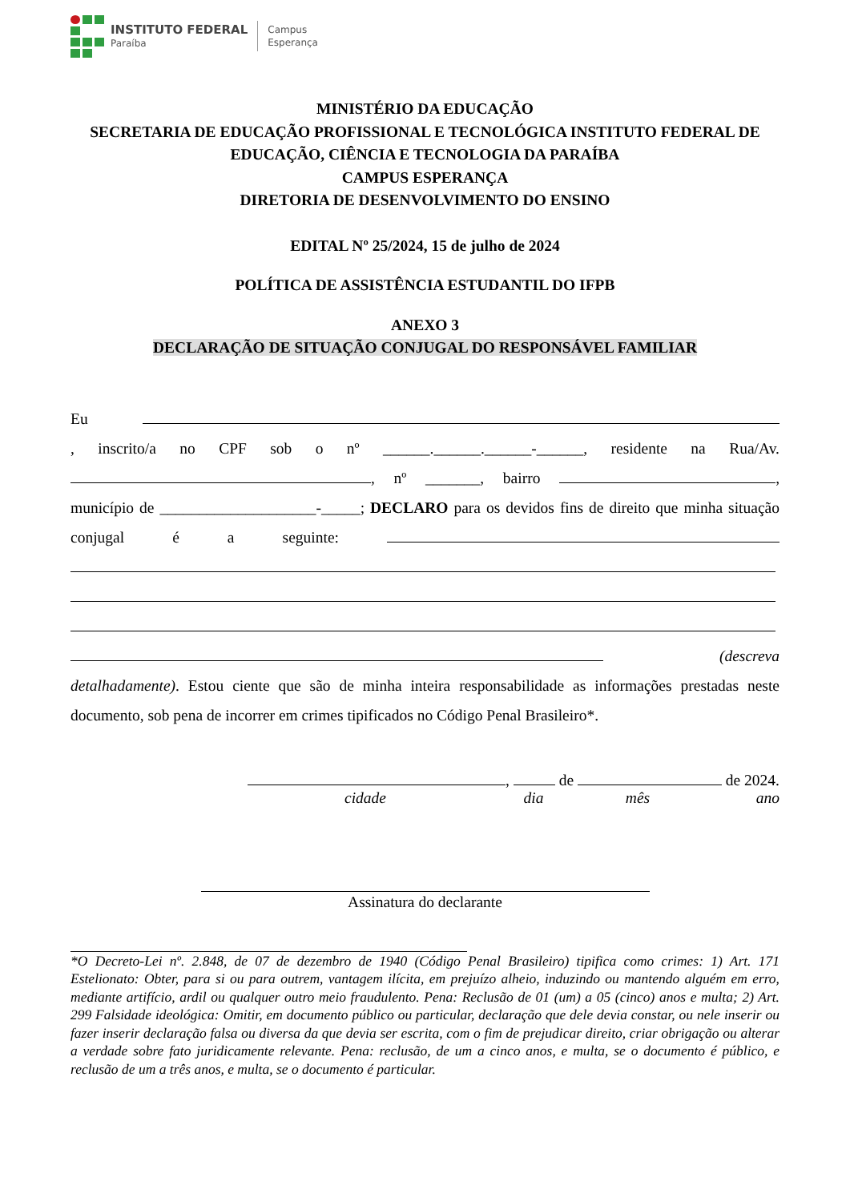INSTITUTO FEDERAL
Paraíba
Campus
Esperança
MINISTÉRIO DA EDUCAÇÃO
SECRETARIA DE EDUCAÇÃO PROFISSIONAL E TECNOLÓGICA INSTITUTO FEDERAL DE EDUCAÇÃO, CIÊNCIA E TECNOLOGIA DA PARAÍBA
CAMPUS ESPERANÇA
DIRETORIA DE DESENVOLVIMENTO DO ENSINO
EDITAL Nº 25/2024, 15 de julho de 2024
POLÍTICA DE ASSISTÊNCIA ESTUDANTIL DO IFPB
ANEXO 3
DECLARAÇÃO DE SITUAÇÃO CONJUGAL DO RESPONSÁVEL FAMILIAR
Eu , inscrito/a no CPF sob o nº ______.______.______-______, residente na Rua/Av. , nº _______, bairro , município de ____________________-_____; DECLARO para os devidos fins de direito que minha situação conjugal é a seguinte: (descreva detalhadamente). Estou ciente que são de minha inteira responsabilidade as informações prestadas neste documento, sob pena de incorrer em crimes tipificados no Código Penal Brasileiro*.
, de de 2024.
cidade dia mês ano
Assinatura do declarante
*O Decreto-Lei nº. 2.848, de 07 de dezembro de 1940 (Código Penal Brasileiro) tipifica como crimes: 1) Art. 171 Estelionato: Obter, para si ou para outrem, vantagem ilícita, em prejuízo alheio, induzindo ou mantendo alguém em erro, mediante artifício, ardil ou qualquer outro meio fraudulento. Pena: Reclusão de 01 (um) a 05 (cinco) anos e multa; 2) Art. 299 Falsidade ideológica: Omitir, em documento público ou particular, declaração que dele devia constar, ou nele inserir ou fazer inserir declaração falsa ou diversa da que devia ser escrita, com o fim de prejudicar direito, criar obrigação ou alterar a verdade sobre fato juridicamente relevante. Pena: reclusão, de um a cinco anos, e multa, se o documento é público, e reclusão de um a três anos, e multa, se o documento é particular.